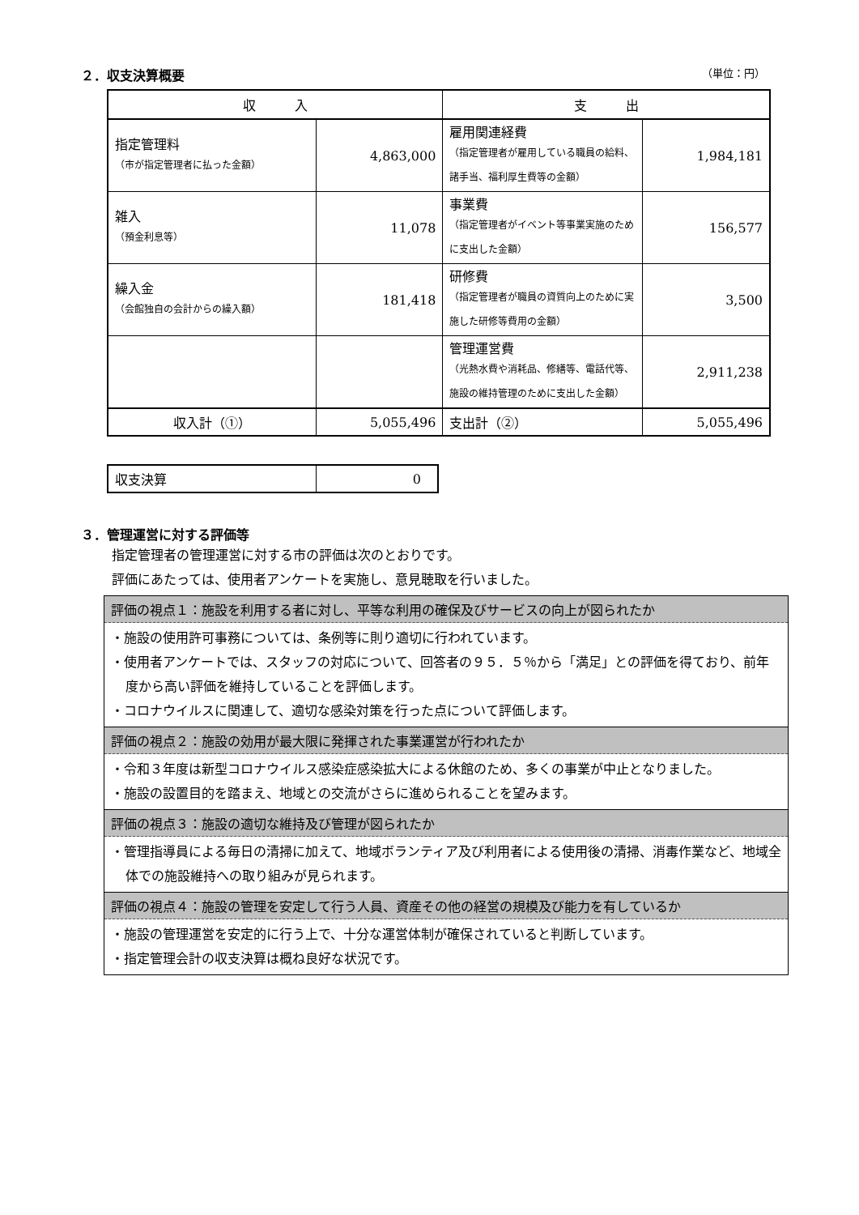２．収支決算概要 （単位：円）
| 収 入 | | 支 出 | |
| --- | --- | --- | --- |
| 指定管理料 （市が指定管理者に払った金額） | 4,863,000 | 雇用関連経費 （指定管理者が雇用している職員の給料、諸手当、福利厚生費等の金額） | 1,984,181 |
| 雑入 （預金利息等） | 11,078 | 事業費 （指定管理者がイベント等事業実施のために支出した金額） | 156,577 |
| 繰入金 （会館独自の会計からの繰入額） | 181,418 | 研修費 （指定管理者が職員の資質向上のために実施した研修等費用の金額） | 3,500 |
| | | 管理運営費 （光熱水費や消耗品、修繕等、電話代等、施設の維持管理のために支出した金額） | 2,911,238 |
| 収入計（①） | 5,055,496 | 支出計（②） | 5,055,496 |
| 収支決算 | 0 |
３．管理運営に対する評価等
指定管理者の管理運営に対する市の評価は次のとおりです。
評価にあたっては、使用者アンケートを実施し、意見聴取を行いました。
評価の視点１：施設を利用する者に対し、平等な利用の確保及びサービスの向上が図られたか
・施設の使用許可事務については、条例等に則り適切に行われています。
・使用者アンケートでは、スタッフの対応について、回答者の９５．５％から「満足」との評価を得ており、前年度から高い評価を維持していることを評価します。
・コロナウイルスに関連して、適切な感染対策を行った点について評価します。
評価の視点２：施設の効用が最大限に発揮された事業運営が行われたか
・令和３年度は新型コロナウイルス感染症感染拡大による休館のため、多くの事業が中止となりました。
・施設の設置目的を踏まえ、地域との交流がさらに進められることを望みます。
評価の視点３：施設の適切な維持及び管理が図られたか
・管理指導員による毎日の清掃に加えて、地域ボランティア及び利用者による使用後の清掃、消毒作業など、地域全体での施設維持への取り組みが見られます。
評価の視点４：施設の管理を安定して行う人員、資産その他の経営の規模及び能力を有しているか
・施設の管理運営を安定的に行う上で、十分な運営体制が確保されていると判断しています。
・指定管理会計の収支決算は概ね良好な状況です。